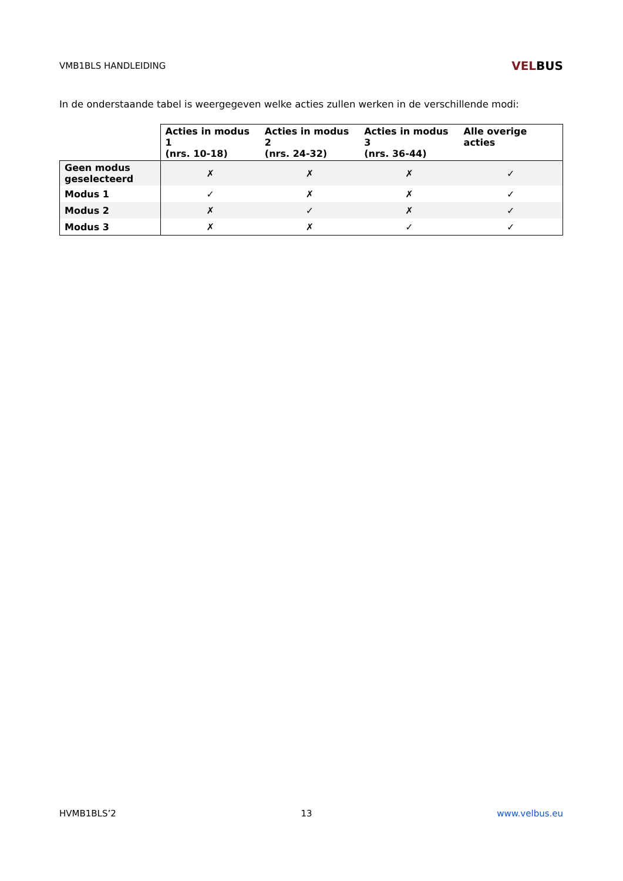VMB1BLS HANDLEIDING
VELBUS
In de onderstaande tabel is weergegeven welke acties zullen werken in de verschillende modi:
| | Acties in modus 1 (nrs. 10-18) | Acties in modus 2 (nrs. 24-32) | Acties in modus 3 (nrs. 36-44) | Alle overige acties |
| --- | --- | --- | --- | --- |
| Geen modus geselecteerd | ✗ | ✗ | ✗ | ✓ |
| Modus 1 | ✓ | ✗ | ✗ | ✓ |
| Modus 2 | ✗ | ✓ | ✗ | ✓ |
| Modus 3 | ✗ | ✗ | ✓ | ✓ |
HVMB1BLS’2 13 www.velbus.eu